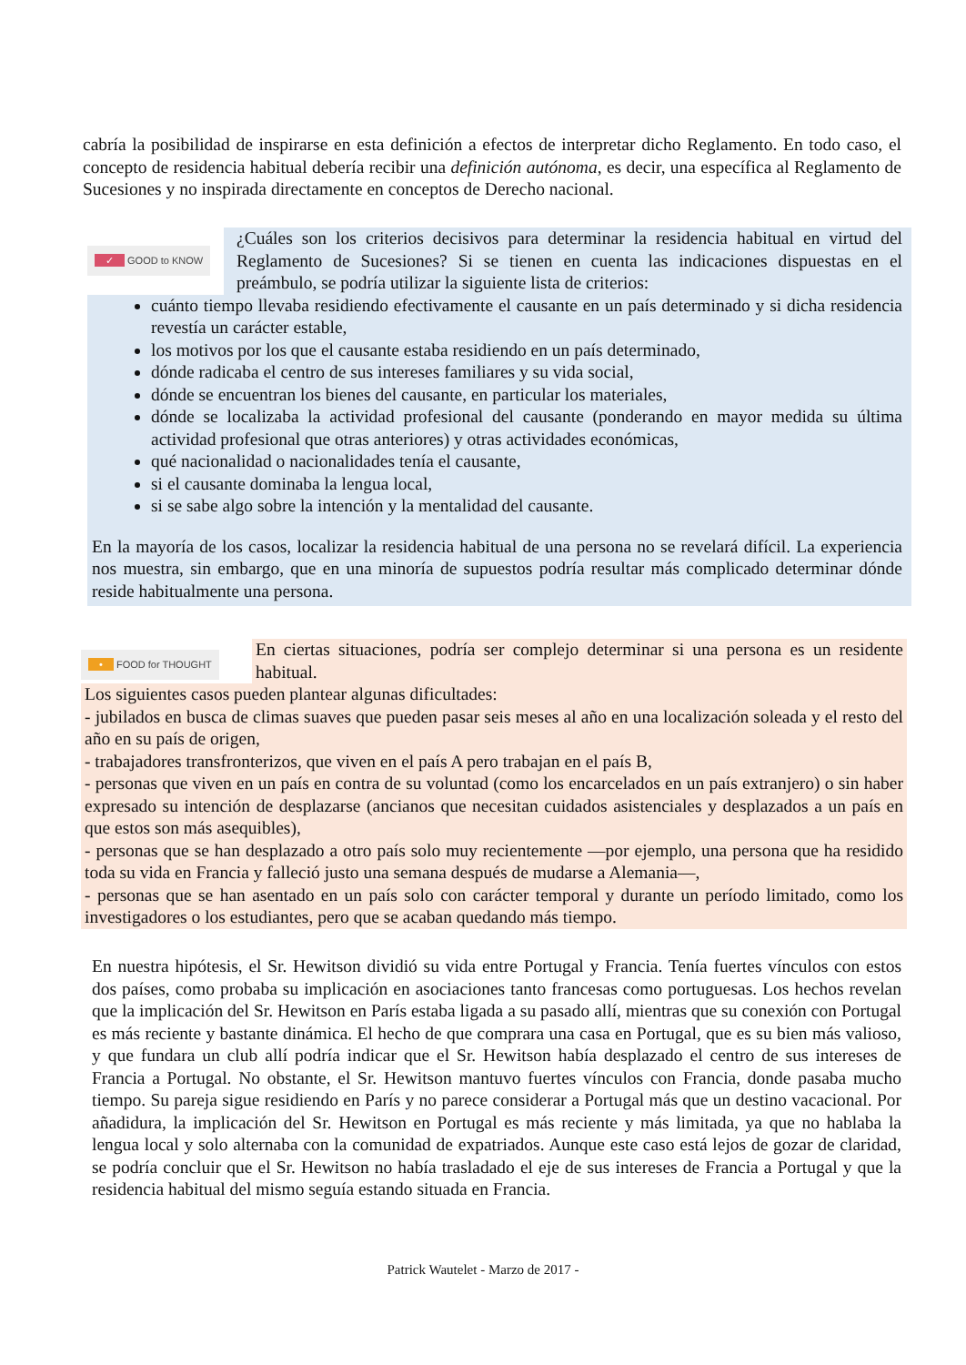cabría la posibilidad de inspirarse en esta definición a efectos de interpretar dicho Reglamento. En todo caso, el concepto de residencia habitual debería recibir una definición autónoma, es decir, una específica al Reglamento de Sucesiones y no inspirada directamente en conceptos de Derecho nacional.
✓ GOOD to KNOW
¿Cuáles son los criterios decisivos para determinar la residencia habitual en virtud del Reglamento de Sucesiones? Si se tienen en cuenta las indicaciones dispuestas en el preámbulo, se podría utilizar la siguiente lista de criterios:
cuánto tiempo llevaba residiendo efectivamente el causante en un país determinado y si dicha residencia revestía un carácter estable,
los motivos por los que el causante estaba residiendo en un país determinado,
dónde radicaba el centro de sus intereses familiares y su vida social,
dónde se encuentran los bienes del causante, en particular los materiales,
dónde se localizaba la actividad profesional del causante (ponderando en mayor medida su última actividad profesional que otras anteriores) y otras actividades económicas,
qué nacionalidad o nacionalidades tenía el causante,
si el causante dominaba la lengua local,
si se sabe algo sobre la intención y la mentalidad del causante.
En la mayoría de los casos, localizar la residencia habitual de una persona no se revelará difícil. La experiencia nos muestra, sin embargo, que en una minoría de supuestos podría resultar más complicado determinar dónde reside habitualmente una persona.
• FOOD for THOUGHT
En ciertas situaciones, podría ser complejo determinar si una persona es un residente habitual.
Los siguientes casos pueden plantear algunas dificultades:
- jubilados en busca de climas suaves que pueden pasar seis meses al año en una localización soleada y el resto del año en su país de origen,
- trabajadores transfronterizos, que viven en el país A pero trabajan en el país B,
- personas que viven en un país en contra de su voluntad (como los encarcelados en un país extranjero) o sin haber expresado su intención de desplazarse (ancianos que necesitan cuidados asistenciales y desplazados a un país en que estos son más asequibles),
- personas que se han desplazado a otro país solo muy recientemente —por ejemplo, una persona que ha residido toda su vida en Francia y falleció justo una semana después de mudarse a Alemania—,
- personas que se han asentado en un país solo con carácter temporal y durante un período limitado, como los investigadores o los estudiantes, pero que se acaban quedando más tiempo.
En nuestra hipótesis, el Sr. Hewitson dividió su vida entre Portugal y Francia. Tenía fuertes vínculos con estos dos países, como probaba su implicación en asociaciones tanto francesas como portuguesas. Los hechos revelan que la implicación del Sr. Hewitson en París estaba ligada a su pasado allí, mientras que su conexión con Portugal es más reciente y bastante dinámica. El hecho de que comprara una casa en Portugal, que es su bien más valioso, y que fundara un club allí podría indicar que el Sr. Hewitson había desplazado el centro de sus intereses de Francia a Portugal. No obstante, el Sr. Hewitson mantuvo fuertes vínculos con Francia, donde pasaba mucho tiempo. Su pareja sigue residiendo en París y no parece considerar a Portugal más que un destino vacacional. Por añadidura, la implicación del Sr. Hewitson en Portugal es más reciente y más limitada, ya que no hablaba la lengua local y solo alternaba con la comunidad de expatriados. Aunque este caso está lejos de gozar de claridad, se podría concluir que el Sr. Hewitson no había trasladado el eje de sus intereses de Francia a Portugal y que la residencia habitual del mismo seguía estando situada en Francia.
Patrick Wautelet - Marzo de 2017 -